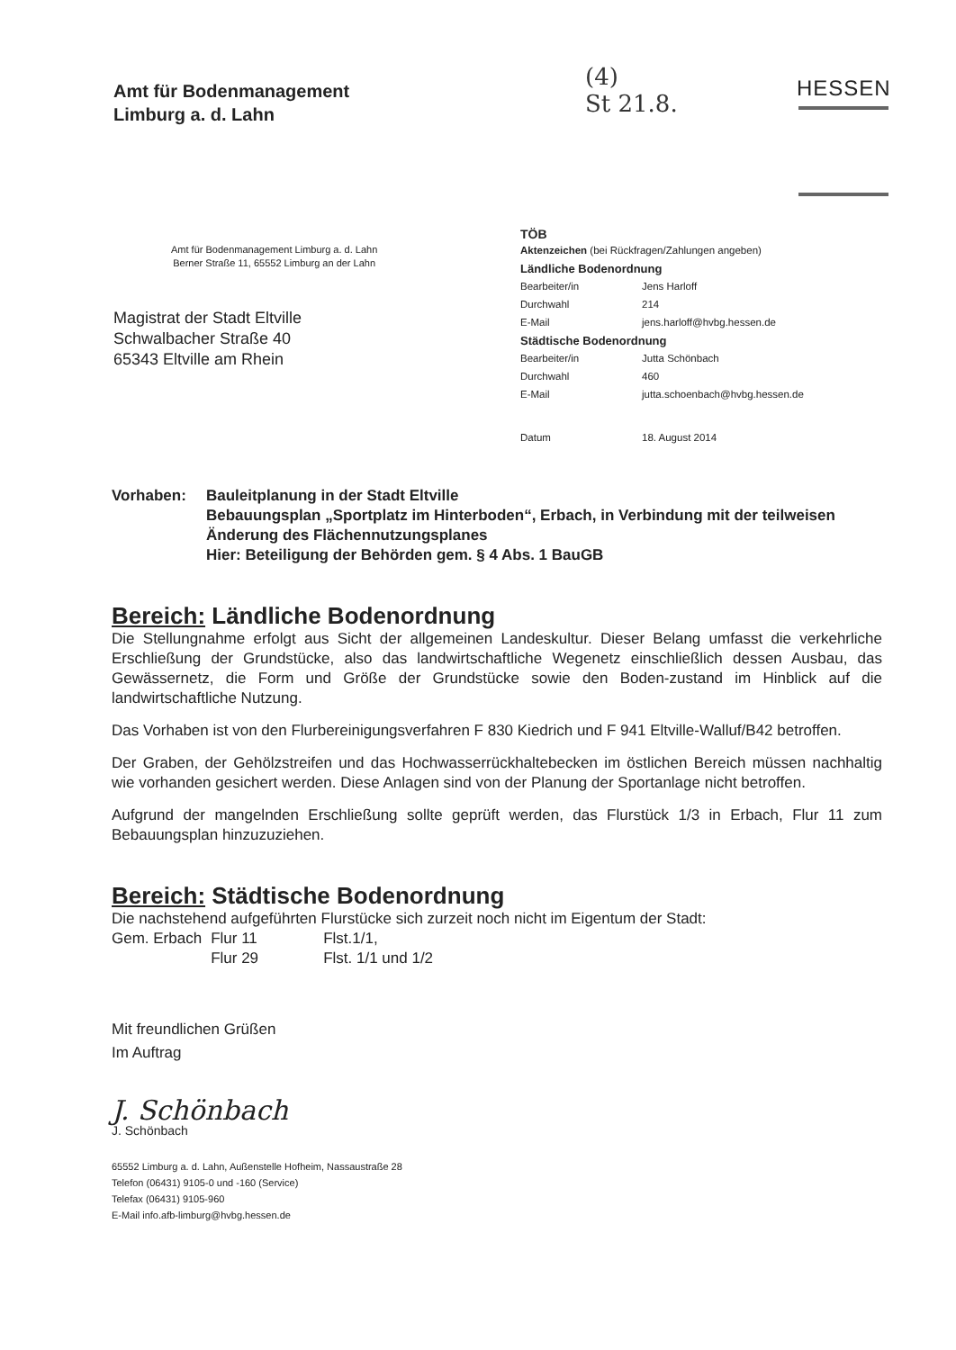Amt für Bodenmanagement
Limburg a. d. Lahn
(4)
St 21.8.
HESSEN
Amt für Bodenmanagement Limburg a. d. Lahn
Berner Straße 11, 65552 Limburg an der Lahn
Magistrat der Stadt Eltville
Schwalbacher Straße 40
65343 Eltville am Rhein
TÖB
| Aktenzeichen (bei Rückfragen/Zahlungen angeben) | |
| Ländliche Bodenordnung | |
| Bearbeiter/in | Jens Harloff |
| Durchwahl | 214 |
| E-Mail | jens.harloff@hvbg.hessen.de |
| Städtische Bodenordnung | |
| Bearbeiter/in | Jutta Schönbach |
| Durchwahl | 460 |
| E-Mail | jutta.schoenbach@hvbg.hessen.de |
| Datum | 18. August 2014 |
Vorhaben: Bauleitplanung in der Stadt Eltville
Bebauungsplan „Sportplatz im Hinterboden“, Erbach, in Verbindung mit der teilweisen Änderung des Flächennutzungsplanes
Hier: Beteiligung der Behörden gem. § 4 Abs. 1 BauGB
Bereich: Ländliche Bodenordnung
Die Stellungnahme erfolgt aus Sicht der allgemeinen Landeskultur. Dieser Belang umfasst die verkehrliche Erschließung der Grundstücke, also das landwirtschaftliche Wegenetz einschließlich dessen Ausbau, das Gewässernetz, die Form und Größe der Grundstücke sowie den Boden-zustand im Hinblick auf die landwirtschaftliche Nutzung.
Das Vorhaben ist von den Flurbereinigungsverfahren F 830 Kiedrich und F 941 Eltville-Walluf/B42 betroffen.
Der Graben, der Gehölzstreifen und das Hochwasserrückhaltebecken im östlichen Bereich müssen nachhaltig wie vorhanden gesichert werden. Diese Anlagen sind von der Planung der Sportanlage nicht betroffen.
Aufgrund der mangelnden Erschließung sollte geprüft werden, das Flurstück 1/3 in Erbach, Flur 11 zum Bebauungsplan hinzuzuziehen.
Bereich: Städtische Bodenordnung
Die nachstehend aufgeführten Flurstücke sich zurzeit noch nicht im Eigentum der Stadt:
| Gem. Erbach | Flur 11 | Flst.1/1, |
| | Flur 29 | Flst. 1/1 und 1/2 |
Mit freundlichen Grüßen
Im Auftrag
J. Schönbach
J. Schönbach
65552 Limburg a. d. Lahn, Außenstelle Hofheim, Nassaustraße 28
Telefon (06431) 9105-0 und -160 (Service)
Telefax (06431) 9105-960
E-Mail info.afb-limburg@hvbg.hessen.de